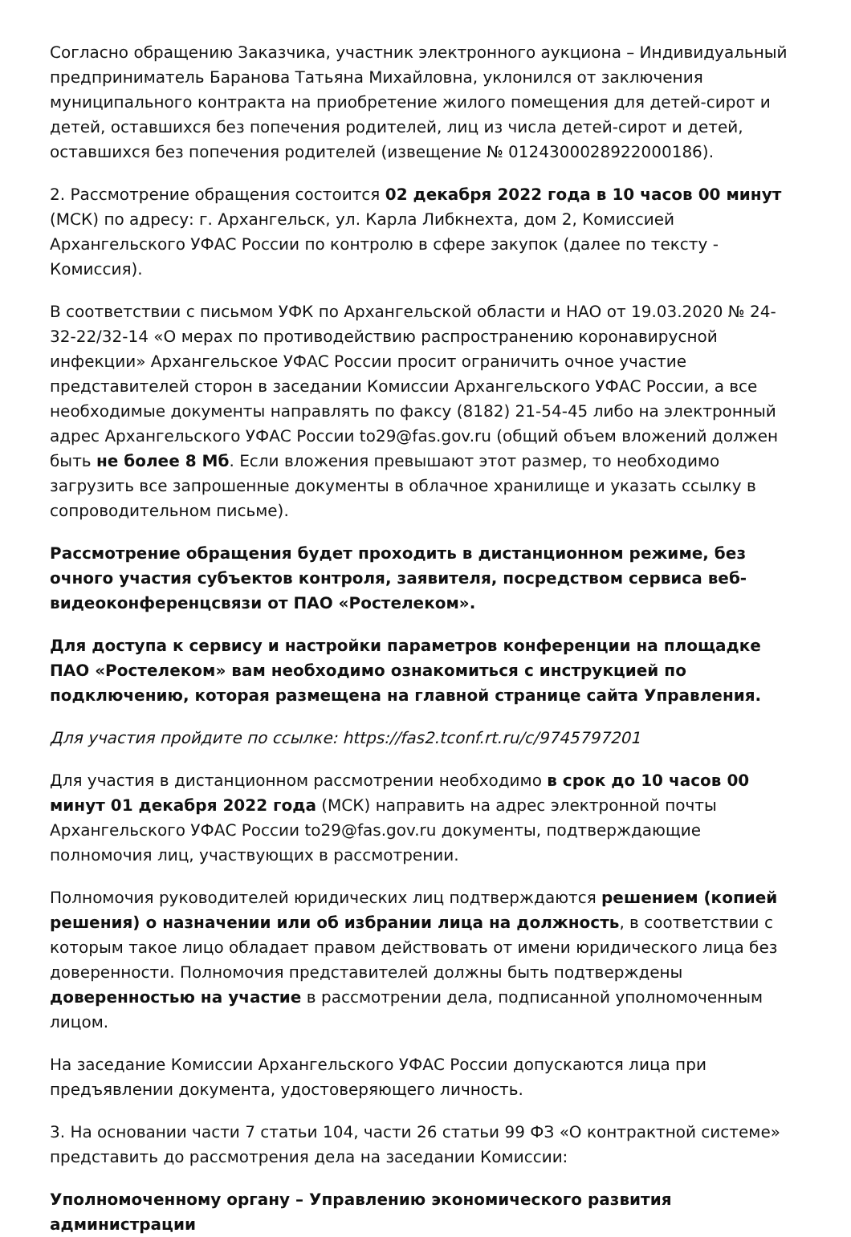Согласно обращению Заказчика, участник электронного аукциона – Индивидуальный предприниматель Баранова Татьяна Михайловна, уклонился от заключения муниципального контракта на приобретение жилого помещения для детей-сирот и детей, оставшихся без попечения родителей, лиц из числа детей-сирот и детей, оставшихся без попечения родителей (извещение № 0124300028922000186).
2. Рассмотрение обращения состоится 02 декабря 2022 года в 10 часов 00 минут (МСК) по адресу: г. Архангельск, ул. Карла Либкнехта, дом 2, Комиссией Архангельского УФАС России по контролю в сфере закупок (далее по тексту - Комиссия).
В соответствии с письмом УФК по Архангельской области и НАО от 19.03.2020 № 24-32-22/32-14 «О мерах по противодействию распространению коронавирусной инфекции» Архангельское УФАС России просит ограничить очное участие представителей сторон в заседании Комиссии Архангельского УФАС России, а все необходимые документы направлять по факсу (8182) 21-54-45 либо на электронный адрес Архангельского УФАС России to29@fas.gov.ru (общий объем вложений должен быть не более 8 Мб. Если вложения превышают этот размер, то необходимо загрузить все запрошенные документы в облачное хранилище и указать ссылку в сопроводительном письме).
Рассмотрение обращения будет проходить в дистанционном режиме, без очного участия субъектов контроля, заявителя, посредством сервиса веб-видеоконференцсвязи от ПАО «Ростелеком».
Для доступа к сервису и настройки параметров конференции на площадке ПАО «Ростелеком» вам необходимо ознакомиться с инструкцией по подключению, которая размещена на главной странице сайта Управления.
Для участия пройдите по ссылке: https://fas2.tconf.rt.ru/c/9745797201
Для участия в дистанционном рассмотрении необходимо в срок до 10 часов 00 минут 01 декабря 2022 года (МСК) направить на адрес электронной почты Архангельского УФАС России to29@fas.gov.ru документы, подтверждающие полномочия лиц, участвующих в рассмотрении.
Полномочия руководителей юридических лиц подтверждаются решением (копией решения) о назначении или об избрании лица на должность, в соответствии с которым такое лицо обладает правом действовать от имени юридического лица без доверенности. Полномочия представителей должны быть подтверждены доверенностью на участие в рассмотрении дела, подписанной уполномоченным лицом.
На заседание Комиссии Архангельского УФАС России допускаются лица при предъявлении документа, удостоверяющего личность.
3. На основании части 7 статьи 104, части 26 статьи 99 ФЗ «О контрактной системе» представить до рассмотрения дела на заседании Комиссии:
Уполномоченному органу – Управлению экономического развития администрации